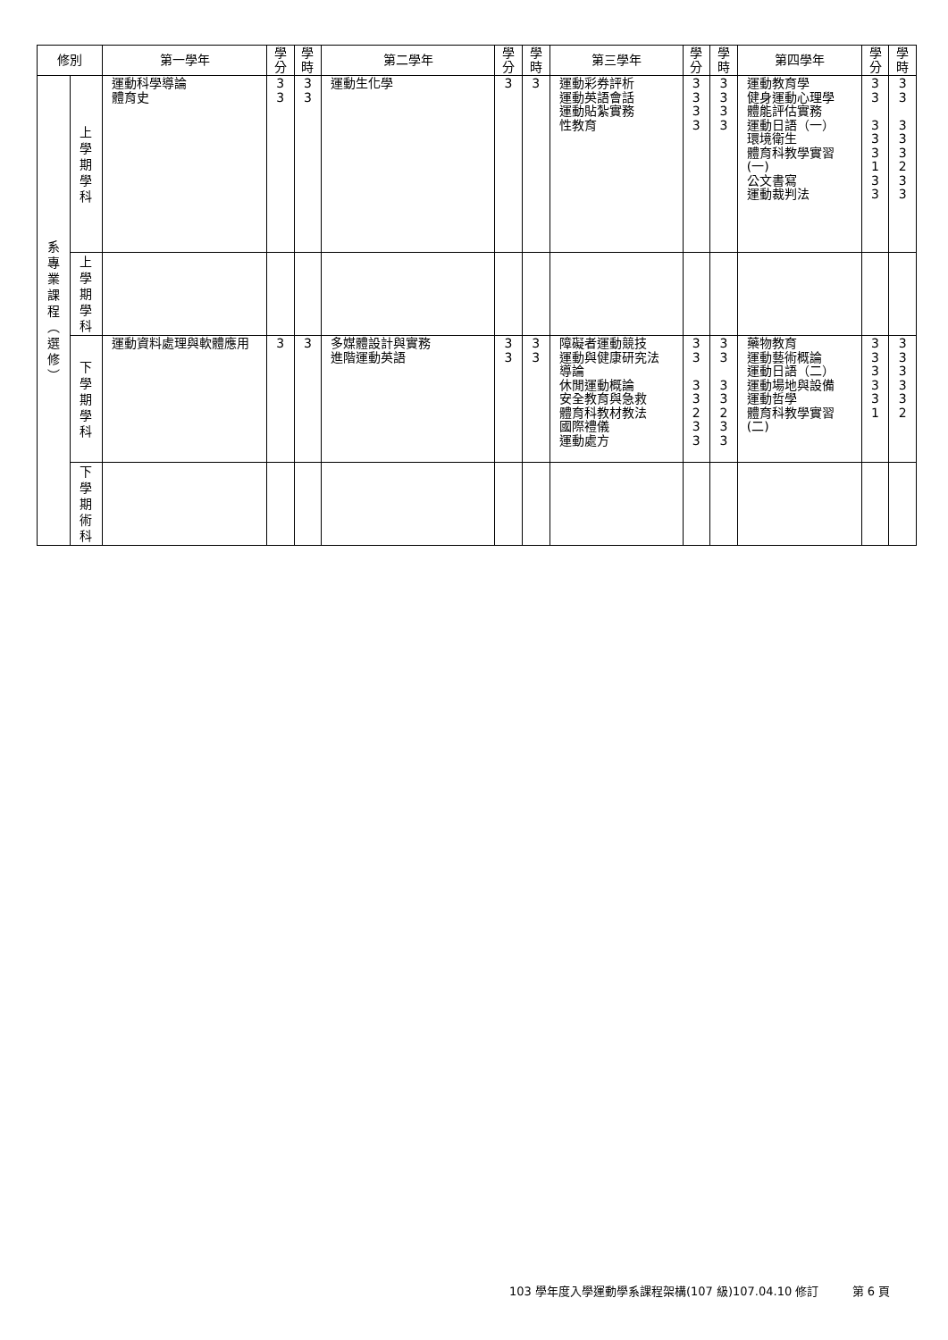| 修別 | | 第一學年 | 學 分 | 學 時 | 第二學年 | 學 分 | 學 時 | 第三學年 | 學 分 | 學 時 | 第四學年 | 學 分 | 學 時 |
| --- | --- | --- | --- | --- | --- | --- | --- | --- | --- | --- | --- | --- | --- |
| 系 專 業 課 程 ︵ 選 修 ︶ | 上 學 期 學 科 | 運動科學導論 體育史 | 3 3 | 3 3 | 運動生化學 | 3 | 3 | 運動彩券評析 運動英語會話 運動貼紮實務 性教育 | 3 3 3 3 | 3 3 3 3 | 運動教育學 健身運動心理學 體能評估實務 運動日語（一） 環境衛生 體育科教學實習 (一) 公文書寫 運動裁判法 | 3 3 3 3 3 1 3 3 | 3 3 3 3 3 2 3 3 |
| | 上 學 期 學 科 | | | | | | | | | | | | |
| | 下 學 期 學 科 | 運動資料處理與軟體應用 | 3 | 3 | 多媒體設計與實務 進階運動英語 | 3 3 | 3 3 | 障礙者運動競技 運動與健康研究法 導論 休閒運動概論 安全教育與急救 體育科教材教法 國際禮儀 運動處方 | 3 3 3 3 2 3 3 | 3 3 3 3 2 3 3 | 藥物教育 運動藝術概論 運動日語（二） 運動場地與設備 運動哲學 體育科教學實習 (二) | 3 3 3 3 3 1 | 3 3 3 3 3 2 |
| | 下 學 期 術 科 | | | | | | | | | | | | |
103 學年度入學運動學系課程架構(107 級)107.04.10 修訂 第 6 頁